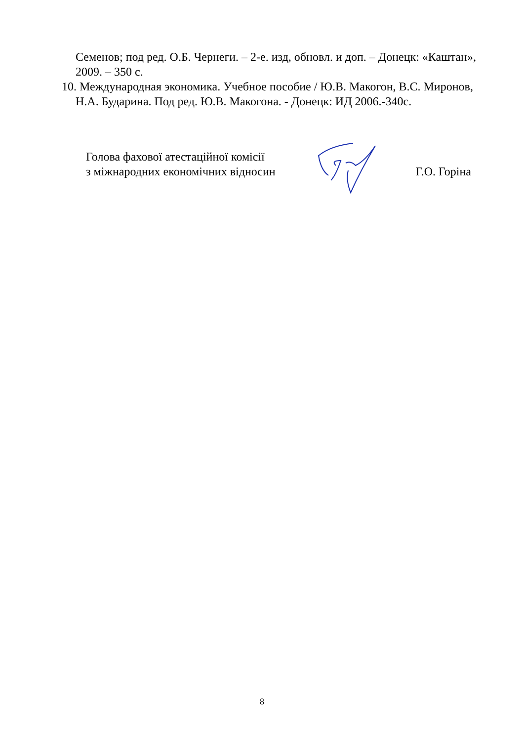Семенов; под ред. О.Б. Чернеги. – 2-е. изд, обновл. и доп. – Донецк: «Каштан», 2009. – 350 с.
10. Международная экономика. Учебное пособие / Ю.В. Макогон, В.С. Миронов, Н.А. Бударина. Под ред. Ю.В. Макогона. - Донецк: ИД 2006.-340с.
Голова фахової атестаційної комісії
з міжнародних економічних відносин
Г.О. Горіна
8